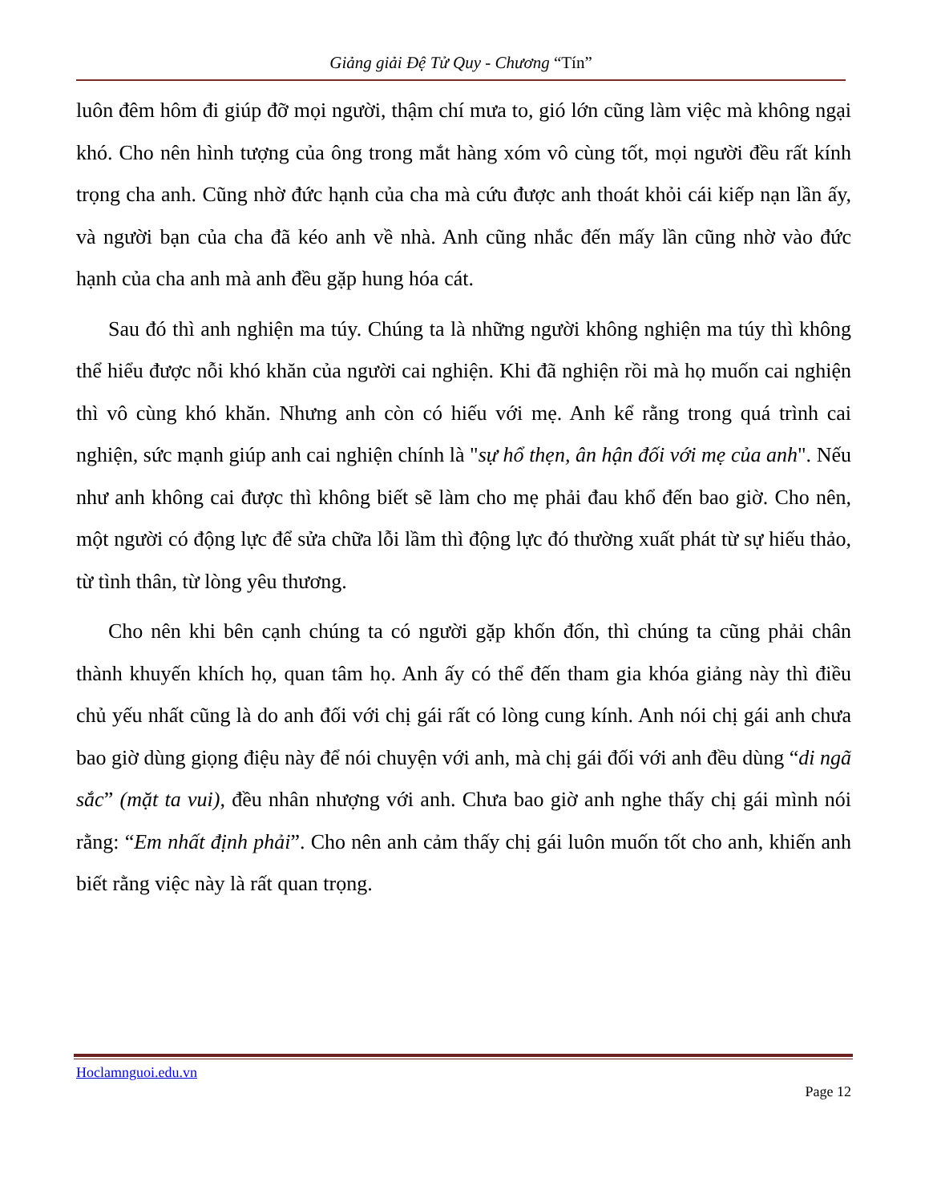Giảng giải Đệ Tử Quy - Chương “Tín”
luôn đêm hôm đi giúp đỡ mọi người, thậm chí mưa to, gió lớn cũng làm việc mà không ngại khó. Cho nên hình tượng của ông trong mắt hàng xóm vô cùng tốt, mọi người đều rất kính trọng cha anh. Cũng nhờ đức hạnh của cha mà cứu được anh thoát khỏi cái kiếp nạn lần ấy, và người bạn của cha đã kéo anh về nhà. Anh cũng nhắc đến mấy lần cũng nhờ vào đức hạnh của cha anh mà anh đều gặp hung hóa cát.
Sau đó thì anh nghiện ma túy. Chúng ta là những người không nghiện ma túy thì không thể hiểu được nỗi khó khăn của người cai nghiện. Khi đã nghiện rồi mà họ muốn cai nghiện thì vô cùng khó khăn. Nhưng anh còn có hiếu với mẹ. Anh kể rằng trong quá trình cai nghiện, sức mạnh giúp anh cai nghiện chính là "sự hổ thẹn, ân hận đối với mẹ của anh". Nếu như anh không cai được thì không biết sẽ làm cho mẹ phải đau khổ đến bao giờ. Cho nên, một người có động lực để sửa chữa lỗi lầm thì động lực đó thường xuất phát từ sự hiếu thảo, từ tình thân, từ lòng yêu thương.
Cho nên khi bên cạnh chúng ta có người gặp khốn đốn, thì chúng ta cũng phải chân thành khuyến khích họ, quan tâm họ. Anh ấy có thể đến tham gia khóa giảng này thì điều chủ yếu nhất cũng là do anh đối với chị gái rất có lòng cung kính. Anh nói chị gái anh chưa bao giờ dùng giọng điệu này để nói chuyện với anh, mà chị gái đối với anh đều dùng “di ngã sắc” (mặt ta vui), đều nhân nhượng với anh. Chưa bao giờ anh nghe thấy chị gái mình nói rằng: “Em nhất định phải”. Cho nên anh cảm thấy chị gái luôn muốn tốt cho anh, khiến anh biết rằng việc này là rất quan trọng.
Hoclamnguoi.edu.vn
Page 12